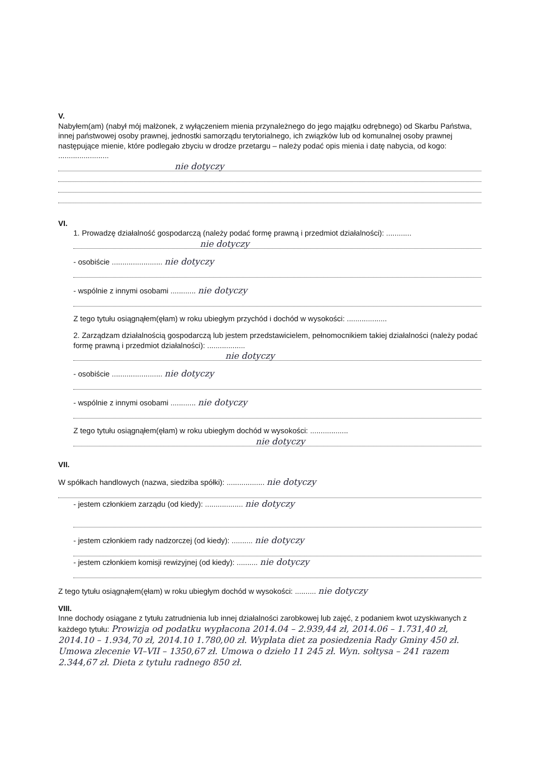V.
Nabyłem(am) (nabył mój małżonek, z wyłączeniem mienia przynależnego do jego majątku odrębnego) od Skarbu Państwa, innej państwowej osoby prawnej, jednostki samorządu terytorialnego, ich związków lub od komunalnej osoby prawnej następujące mienie, które podlegało zbyciu w drodze przetargu – należy podać opis mienia i datę nabycia, od kogo: ........................
nie dotyczy
VI.
1. Prowadzę działalność gospodarczą (należy podać formę prawną i przedmiot działalności): ............
nie dotyczy
- osobiście ........................ nie dotyczy
- wspólnie z innymi osobami ............ nie dotyczy
Z tego tytułu osiągnąłem(ęłam) w roku ubiegłym przychód i dochód w wysokości: ...................
2. Zarządzam działalnością gospodarczą lub jestem przedstawicielem, pełnomocnikiem takiej działalności (należy podać formę prawną i przedmiot działalności): ..................
nie dotyczy
- osobiście ........................ nie dotyczy
- wspólnie z innymi osobami ............ nie dotyczy
Z tego tytułu osiągnąłem(ęłam) w roku ubiegłym dochód w wysokości: ..................
nie dotyczy
VII.
W spółkach handlowych (nazwa, siedziba spółki): .................. nie dotyczy
- jestem członkiem zarządu (od kiedy): .................. nie dotyczy
- jestem członkiem rady nadzorczej (od kiedy): .......... nie dotyczy
- jestem członkiem komisji rewizyjnej (od kiedy): .......... nie dotyczy
Z tego tytułu osiągnąłem(ęłam) w roku ubiegłym dochód w wysokości: .......... nie dotyczy
VIII.
Inne dochody osiągane z tytułu zatrudnienia lub innej działalności zarobkowej lub zajęć, z podaniem kwot uzyskiwanych z każdego tytułu: Prowizja od podatku wypłacona 2014.04 – 2.939,44 zł, 2014.06 – 1.731,40 zł, 2014.10 – 1.934,70 zł, 2014.10 1.780,00 zł. Wypłata diet za posiedzenia Rady Gminy 450 zł. Umowa zlecenie VI–VII – 1350,67 zł. Umowa o dzieło 11 245 zł. Wyn. sołtysa – 241 razem 2.344,67 zł. Dieta z tytułu radnego 850 zł.